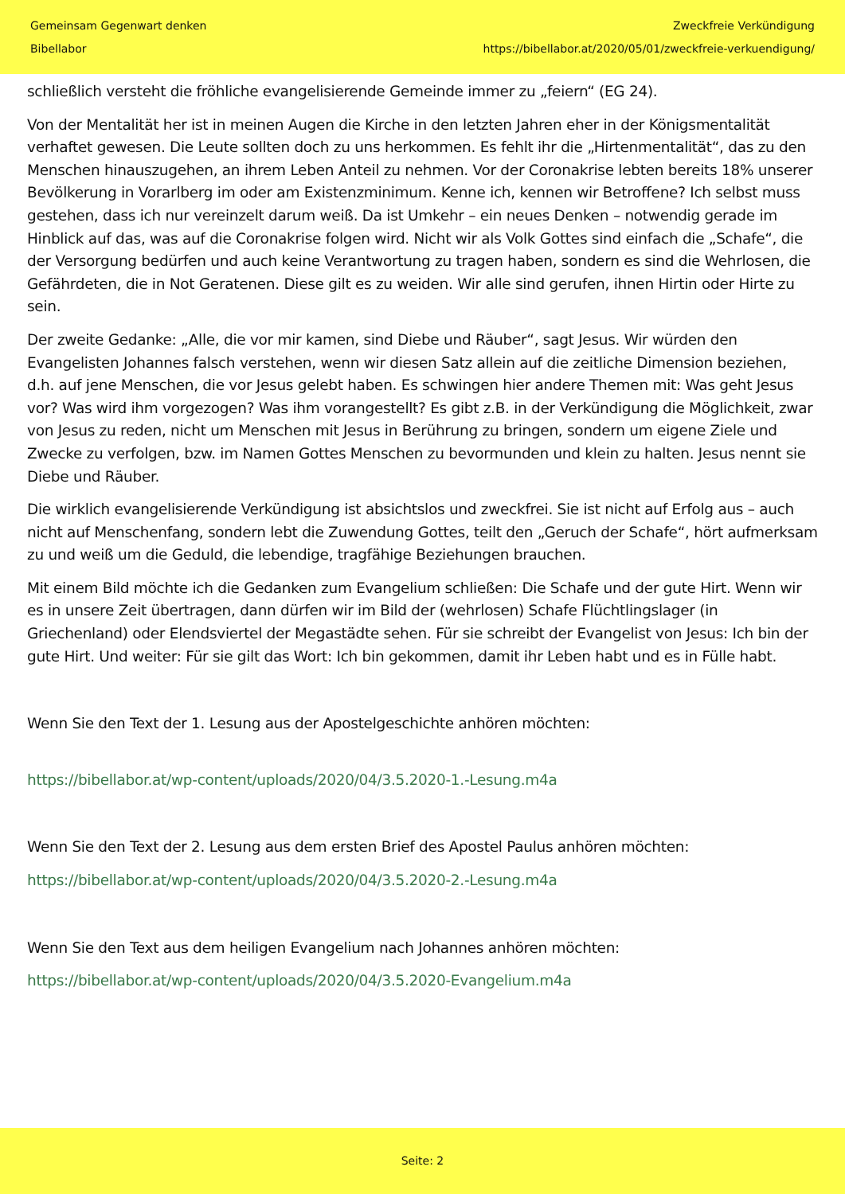Gemeinsam Gegenwart denken
Bibellabor
Zweckfreie Verkündigung
https://bibellabor.at/2020/05/01/zweckfreie-verkuendigung/
schließlich versteht die fröhliche evangelisierende Gemeinde immer zu „feiern“ (EG 24).
Von der Mentalität her ist in meinen Augen die Kirche in den letzten Jahren eher in der Königsmentalität verhaftet gewesen. Die Leute sollten doch zu uns herkommen. Es fehlt ihr die „Hirtenmentalität“, das zu den Menschen hinauszugehen, an ihrem Leben Anteil zu nehmen. Vor der Coronakrise lebten bereits 18% unserer Bevölkerung in Vorarlberg im oder am Existenzminimum. Kenne ich, kennen wir Betroffene? Ich selbst muss gestehen, dass ich nur vereinzelt darum weiß. Da ist Umkehr – ein neues Denken – notwendig gerade im Hinblick auf das, was auf die Coronakrise folgen wird. Nicht wir als Volk Gottes sind einfach die „Schafe“, die der Versorgung bedürfen und auch keine Verantwortung zu tragen haben, sondern es sind die Wehrlosen, die Gefährdeten, die in Not Geratenen. Diese gilt es zu weiden. Wir alle sind gerufen, ihnen Hirtin oder Hirte zu sein.
Der zweite Gedanke: „Alle, die vor mir kamen, sind Diebe und Räuber“, sagt Jesus. Wir würden den Evangelisten Johannes falsch verstehen, wenn wir diesen Satz allein auf die zeitliche Dimension beziehen, d.h. auf jene Menschen, die vor Jesus gelebt haben. Es schwingen hier andere Themen mit: Was geht Jesus vor? Was wird ihm vorgezogen? Was ihm vorangestellt? Es gibt z.B. in der Verkündigung die Möglichkeit, zwar von Jesus zu reden, nicht um Menschen mit Jesus in Berührung zu bringen, sondern um eigene Ziele und Zwecke zu verfolgen, bzw. im Namen Gottes Menschen zu bevormunden und klein zu halten. Jesus nennt sie Diebe und Räuber.
Die wirklich evangelisierende Verkündigung ist absichtslos und zweckfrei. Sie ist nicht auf Erfolg aus – auch nicht auf Menschenfang, sondern lebt die Zuwendung Gottes, teilt den „Geruch der Schafe“, hört aufmerksam zu und weiß um die Geduld, die lebendige, tragfähige Beziehungen brauchen.
Mit einem Bild möchte ich die Gedanken zum Evangelium schließen: Die Schafe und der gute Hirt. Wenn wir es in unsere Zeit übertragen, dann dürfen wir im Bild der (wehrlosen) Schafe Flüchtlingslager (in Griechenland) oder Elendsviertel der Megastädte sehen. Für sie schreibt der Evangelist von Jesus: Ich bin der gute Hirt. Und weiter: Für sie gilt das Wort: Ich bin gekommen, damit ihr Leben habt und es in Fülle habt.
Wenn Sie den Text der 1. Lesung aus der Apostelgeschichte anhören möchten:
https://bibellabor.at/wp-content/uploads/2020/04/3.5.2020-1.-Lesung.m4a
Wenn Sie den Text der 2. Lesung aus dem ersten Brief des Apostel Paulus anhören möchten:
https://bibellabor.at/wp-content/uploads/2020/04/3.5.2020-2.-Lesung.m4a
Wenn Sie den Text aus dem heiligen Evangelium nach Johannes anhören möchten:
https://bibellabor.at/wp-content/uploads/2020/04/3.5.2020-Evangelium.m4a
Seite: 2